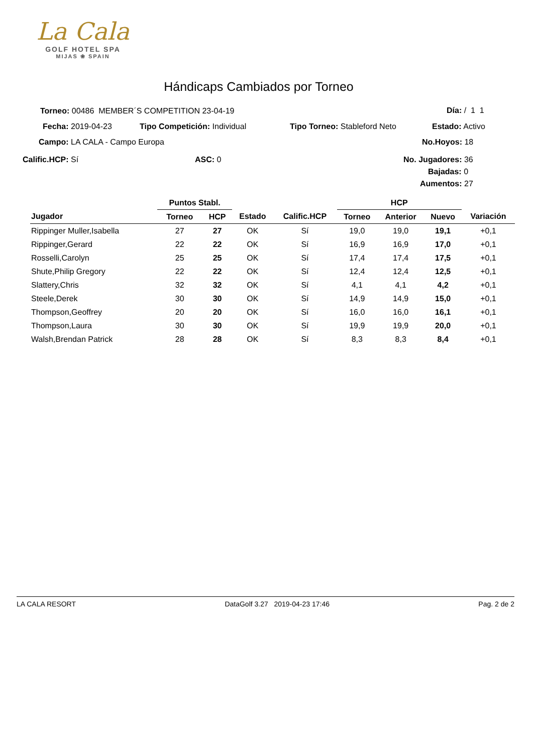La Cala
GOLF HOTEL SPA
MIJAS ❀ SPAIN
Hándicaps Cambiados por Torneo
Torneo: 00486 MEMBER´S COMPETITION 23-04-19 Día: / 1 1
Fecha: 2019-04-23 Tipo Competición: Individual Tipo Torneo: Stableford Neto Estado: Activo
Campo: LA CALA - Campo Europa No.Hoyos: 18
Calific.HCP: Sí ASC: 0 No. Jugadores: 36
Bajadas: 0
Aumentos: 27
| | Puntos Stabl. | | | | HCP | | | |
| --- | --- | --- | --- | --- | --- | --- | --- | --- |
| Jugador | Torneo | HCP | Estado | Calific.HCP | Torneo | Anterior | Nuevo | Variación |
| Rippinger Muller,Isabella | 27 | 27 | OK | Sí | 19,0 | 19,0 | 19,1 | +0,1 |
| Rippinger,Gerard | 22 | 22 | OK | Sí | 16,9 | 16,9 | 17,0 | +0,1 |
| Rosselli,Carolyn | 25 | 25 | OK | Sí | 17,4 | 17,4 | 17,5 | +0,1 |
| Shute,Philip Gregory | 22 | 22 | OK | Sí | 12,4 | 12,4 | 12,5 | +0,1 |
| Slattery,Chris | 32 | 32 | OK | Sí | 4,1 | 4,1 | 4,2 | +0,1 |
| Steele,Derek | 30 | 30 | OK | Sí | 14,9 | 14,9 | 15,0 | +0,1 |
| Thompson,Geoffrey | 20 | 20 | OK | Sí | 16,0 | 16,0 | 16,1 | +0,1 |
| Thompson,Laura | 30 | 30 | OK | Sí | 19,9 | 19,9 | 20,0 | +0,1 |
| Walsh,Brendan Patrick | 28 | 28 | OK | Sí | 8,3 | 8,3 | 8,4 | +0,1 |
LA CALA RESORT DataGolf 3.27 2019-04-23 17:46 Pag. 2 de 2